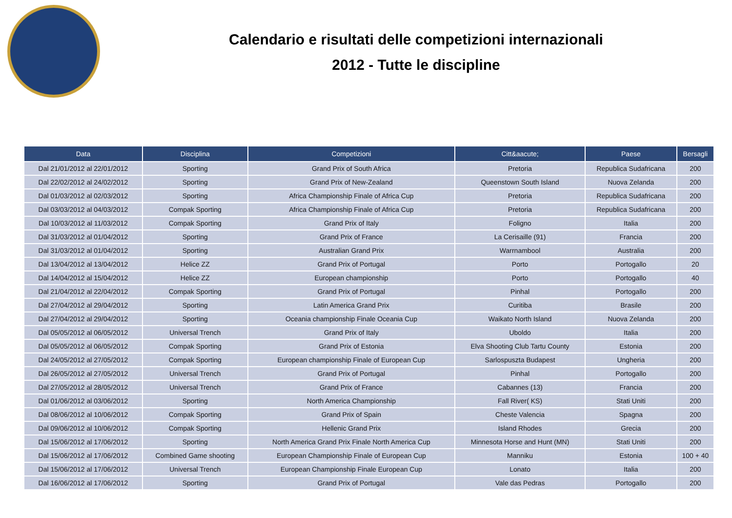Calendario e risultati delle competizioni internazionali
2012 - Tutte le discipline
| Data | Disciplina | Competizioni | Citt&aacute; | Paese | Bersagli |
| --- | --- | --- | --- | --- | --- |
| Dal 21/01/2012 al 22/01/2012 | Sporting | Grand Prix of South Africa | Pretoria | Republica Sudafricana | 200 |
| Dal 22/02/2012 al 24/02/2012 | Sporting | Grand Prix of New-Zealand | Queenstown South Island | Nuova Zelanda | 200 |
| Dal 01/03/2012 al 02/03/2012 | Sporting | Africa Championship Finale of Africa Cup | Pretoria | Republica Sudafricana | 200 |
| Dal 03/03/2012 al 04/03/2012 | Compak Sporting | Africa Championship Finale of Africa Cup | Pretoria | Republica Sudafricana | 200 |
| Dal 10/03/2012 al 11/03/2012 | Compak Sporting | Grand Prix of Italy | Foligno | Italia | 200 |
| Dal 31/03/2012 al 01/04/2012 | Sporting | Grand Prix of France | La Cerisaille (91) | Francia | 200 |
| Dal 31/03/2012 al 01/04/2012 | Sporting | Australian Grand Prix | Warrnambool | Australia | 200 |
| Dal 13/04/2012 al 13/04/2012 | Helice ZZ | Grand Prix of Portugal | Porto | Portogallo | 20 |
| Dal 14/04/2012 al 15/04/2012 | Helice ZZ | European championship | Porto | Portogallo | 40 |
| Dal 21/04/2012 al 22/04/2012 | Compak Sporting | Grand Prix of Portugal | Pinhal | Portogallo | 200 |
| Dal 27/04/2012 al 29/04/2012 | Sporting | Latin America Grand Prix | Curitiba | Brasile | 200 |
| Dal 27/04/2012 al 29/04/2012 | Sporting | Oceania championship Finale Oceania Cup | Waikato North Island | Nuova Zelanda | 200 |
| Dal 05/05/2012 al 06/05/2012 | Universal Trench | Grand Prix of Italy | Uboldo | Italia | 200 |
| Dal 05/05/2012 al 06/05/2012 | Compak Sporting | Grand Prix of Estonia | Elva Shooting Club Tartu County | Estonia | 200 |
| Dal 24/05/2012 al 27/05/2012 | Compak Sporting | European championship Finale of European Cup | Sarlospuszta Budapest | Ungheria | 200 |
| Dal 26/05/2012 al 27/05/2012 | Universal Trench | Grand Prix of Portugal | Pinhal | Portogallo | 200 |
| Dal 27/05/2012 al 28/05/2012 | Universal Trench | Grand Prix of France | Cabannes (13) | Francia | 200 |
| Dal 01/06/2012 al 03/06/2012 | Sporting | North America Championship | Fall River( KS) | Stati Uniti | 200 |
| Dal 08/06/2012 al 10/06/2012 | Compak Sporting | Grand Prix of Spain | Cheste Valencia | Spagna | 200 |
| Dal 09/06/2012 al 10/06/2012 | Compak Sporting | Hellenic Grand Prix | Island Rhodes | Grecia | 200 |
| Dal 15/06/2012 al 17/06/2012 | Sporting | North America Grand Prix Finale North America Cup | Minnesota Horse and Hunt (MN) | Stati Uniti | 200 |
| Dal 15/06/2012 al 17/06/2012 | Combined Game shooting | European Championship Finale of European Cup | Manniku | Estonia | 100 + 40 |
| Dal 15/06/2012 al 17/06/2012 | Universal Trench | European Championship Finale European Cup | Lonato | Italia | 200 |
| Dal 16/06/2012 al 17/06/2012 | Sporting | Grand Prix of Portugal | Vale das Pedras | Portogallo | 200 |